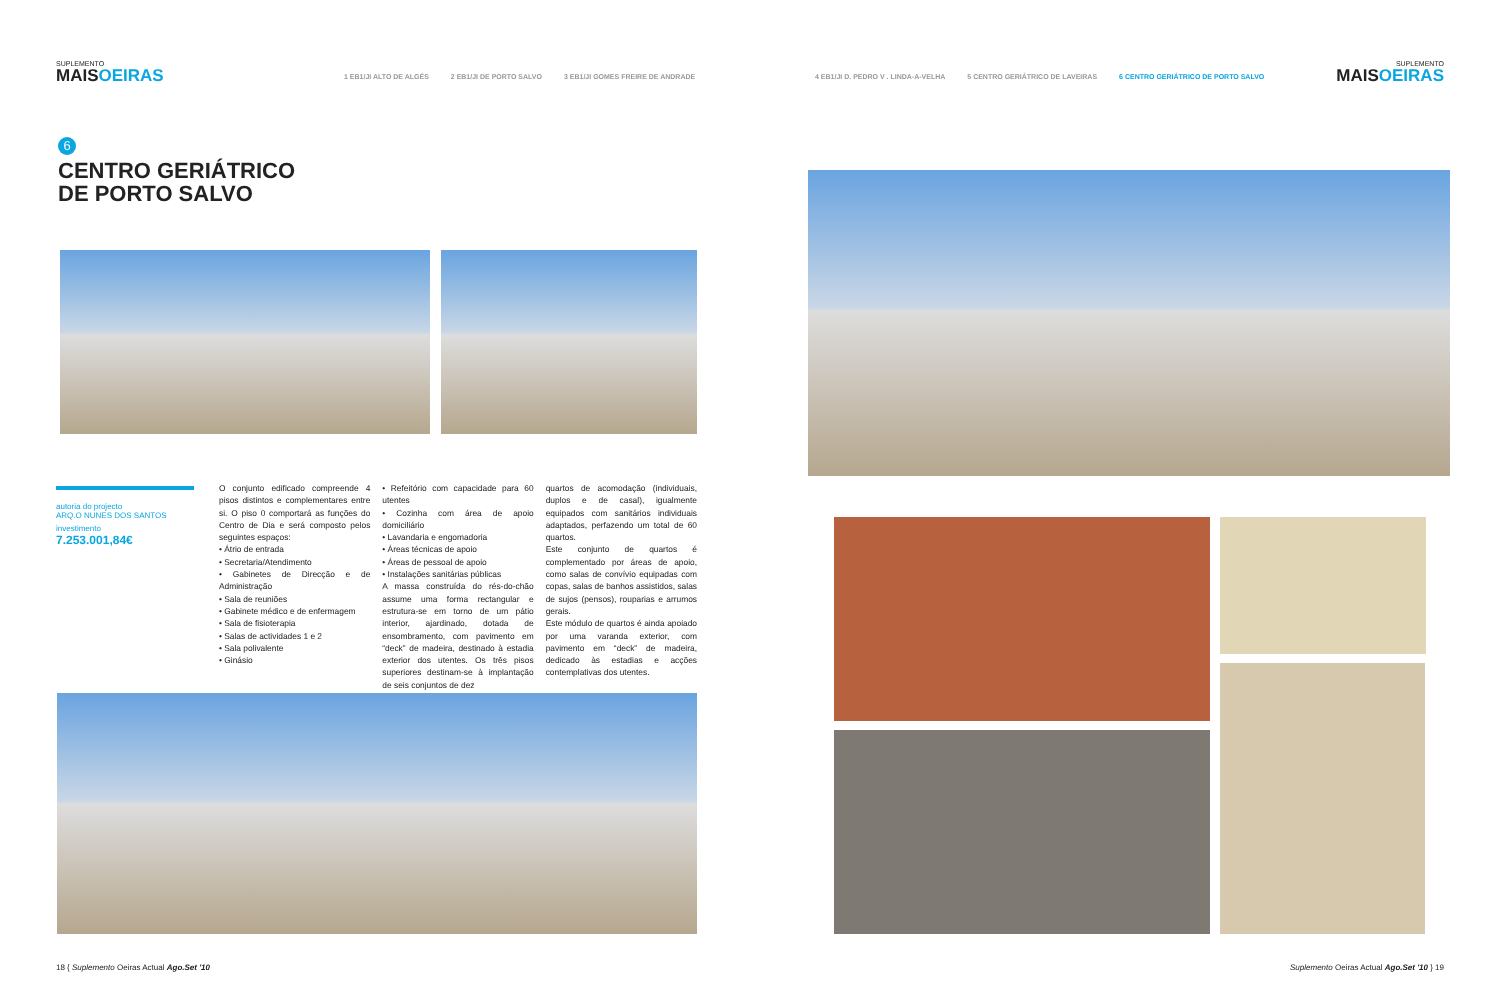SUPLEMENTO
MAISOEIRAS
1 EB1/JI ALTO DE ALGÉS 2 EB1/JI DE PORTO SALVO 3 EB1/JI GOMES FREIRE DE ANDRADE
6
CENTRO GERIÁTRICO
DE PORTO SALVO
autoria do projecto
ARQ.O NUNES DOS SANTOS
investimento
7.253.001,84€
O conjunto edificado compreende 4 pisos distintos e complementares entre si. O piso 0 comportará as funções do Centro de Dia e será composto pelos seguintes espaços:
• Átrio de entrada
• Secretaria/Atendimento
• Gabinetes de Direcção e de Administração
• Sala de reuniões
• Gabinete médico e de enfermagem
• Sala de fisioterapia
• Salas de actividades 1 e 2
• Sala polivalente
• Ginásio
• Refeitório com capacidade para 60 utentes
• Cozinha com área de apoio domiciliário
• Lavandaria e engomadoria
• Áreas técnicas de apoio
• Áreas de pessoal de apoio
• Instalações sanitárias públicas
A massa construída do rés-do-chão assume uma forma rectangular e estrutura-se em torno de um pátio interior, ajardinado, dotada de ensombramento, com pavimento em “deck” de madeira, destinado à estadia exterior dos utentes. Os três pisos superiores destinam-se à implantação de seis conjuntos de dez
quartos de acomodação (individuais, duplos e de casal), igualmente equipados com sanitários individuais adaptados, perfazendo um total de 60 quartos.
Este conjunto de quartos é complementado por áreas de apoio, como salas de convívio equipadas com copas, salas de banhos assistidos, salas de sujos (pensos), rouparias e arrumos gerais.
Este módulo de quartos é ainda apoiado por uma varanda exterior, com pavimento em “deck” de madeira, dedicado às estadias e acções contemplativas dos utentes.
18 { Suplemento Oeiras Actual Ago.Set '10
4 EB1/JI D. PEDRO V . LINDA-A-VELHA 5 CENTRO GERIÁTRICO DE LAVEIRAS 6 CENTRO GERIÁTRICO DE PORTO SALVO
SUPLEMENTO
MAISOEIRAS
Suplemento Oeiras Actual Ago.Set '10 } 19